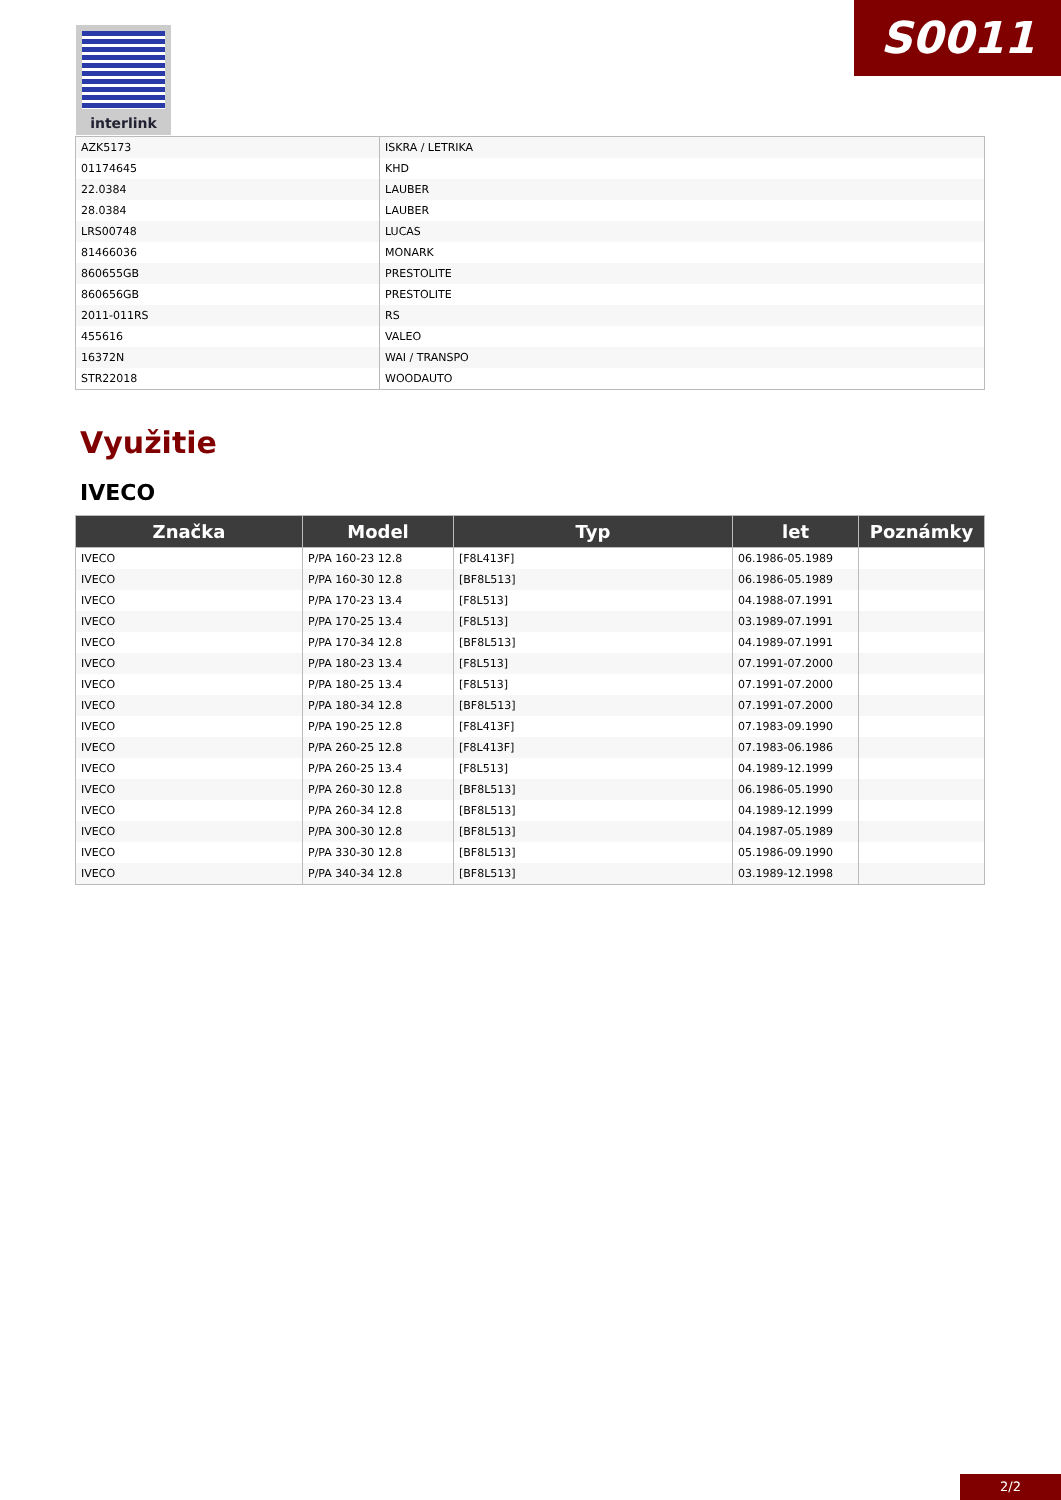S0011 interlink
| AZK5173 | ISKRA / LETRIKA |
| 01174645 | KHD |
| 22.0384 | LAUBER |
| 28.0384 | LAUBER |
| LRS00748 | LUCAS |
| 81466036 | MONARK |
| 860655GB | PRESTOLITE |
| 860656GB | PRESTOLITE |
| 2011-011RS | RS |
| 455616 | VALEO |
| 16372N | WAI / TRANSPO |
| STR22018 | WOODAUTO |
Využitie
IVECO
| Značka | Model | Typ | let | Poznámky |
| --- | --- | --- | --- | --- |
| IVECO | P/PA 160-23 12.8 | [F8L413F] | 06.1986-05.1989 | |
| IVECO | P/PA 160-30 12.8 | [BF8L513] | 06.1986-05.1989 | |
| IVECO | P/PA 170-23 13.4 | [F8L513] | 04.1988-07.1991 | |
| IVECO | P/PA 170-25 13.4 | [F8L513] | 03.1989-07.1991 | |
| IVECO | P/PA 170-34 12.8 | [BF8L513] | 04.1989-07.1991 | |
| IVECO | P/PA 180-23 13.4 | [F8L513] | 07.1991-07.2000 | |
| IVECO | P/PA 180-25 13.4 | [F8L513] | 07.1991-07.2000 | |
| IVECO | P/PA 180-34 12.8 | [BF8L513] | 07.1991-07.2000 | |
| IVECO | P/PA 190-25 12.8 | [F8L413F] | 07.1983-09.1990 | |
| IVECO | P/PA 260-25 12.8 | [F8L413F] | 07.1983-06.1986 | |
| IVECO | P/PA 260-25 13.4 | [F8L513] | 04.1989-12.1999 | |
| IVECO | P/PA 260-30 12.8 | [BF8L513] | 06.1986-05.1990 | |
| IVECO | P/PA 260-34 12.8 | [BF8L513] | 04.1989-12.1999 | |
| IVECO | P/PA 300-30 12.8 | [BF8L513] | 04.1987-05.1989 | |
| IVECO | P/PA 330-30 12.8 | [BF8L513] | 05.1986-09.1990 | |
| IVECO | P/PA 340-34 12.8 | [BF8L513] | 03.1989-12.1998 | |
2/2